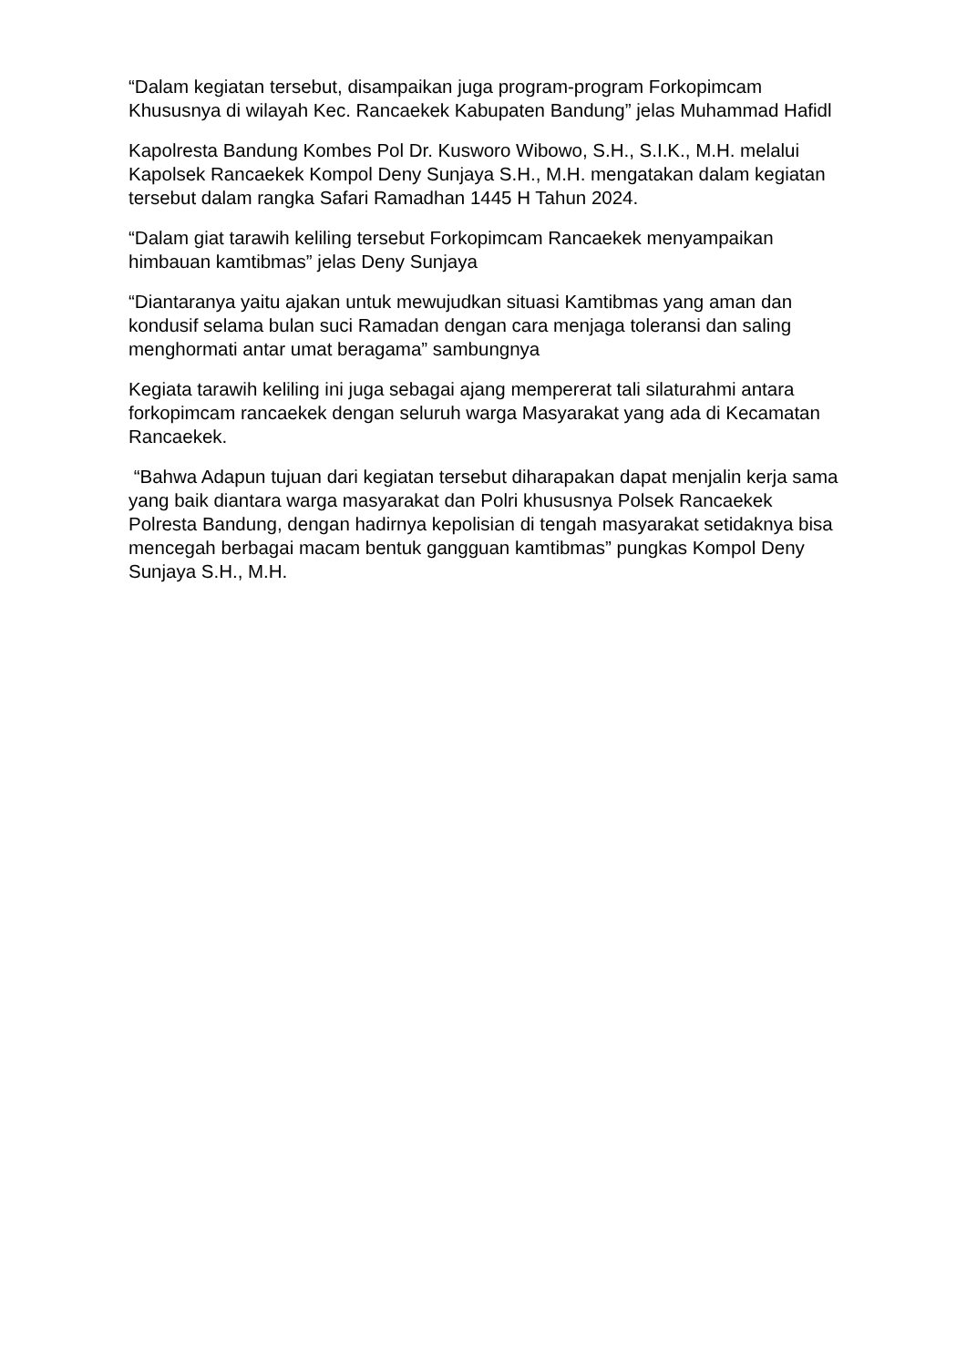“Dalam kegiatan tersebut, disampaikan juga program-program Forkopimcam Khususnya di wilayah Kec. Rancaekek Kabupaten Bandung” jelas Muhammad Hafidl
Kapolresta Bandung Kombes Pol Dr. Kusworo Wibowo, S.H., S.I.K., M.H. melalui Kapolsek Rancaekek Kompol Deny Sunjaya S.H., M.H. mengatakan dalam kegiatan tersebut dalam rangka Safari Ramadhan 1445 H Tahun 2024.
“Dalam giat tarawih keliling tersebut Forkopimcam Rancaekek menyampaikan himbauan kamtibmas” jelas Deny Sunjaya
“Diantaranya yaitu ajakan untuk mewujudkan situasi Kamtibmas yang aman dan kondusif selama bulan suci Ramadan dengan cara menjaga toleransi dan saling menghormati antar umat beragama” sambungnya
Kegiata tarawih keliling ini juga sebagai ajang mempererat tali silaturahmi antara forkopimcam rancaekek dengan seluruh warga Masyarakat yang ada di Kecamatan Rancaekek.
“Bahwa Adapun tujuan dari kegiatan tersebut diharapakan dapat menjalin kerja sama yang baik diantara warga masyarakat dan Polri khususnya Polsek Rancaekek Polresta Bandung, dengan hadirnya kepolisian di tengah masyarakat setidaknya bisa mencegah berbagai macam bentuk gangguan kamtibmas” pungkas Kompol Deny Sunjaya S.H., M.H.